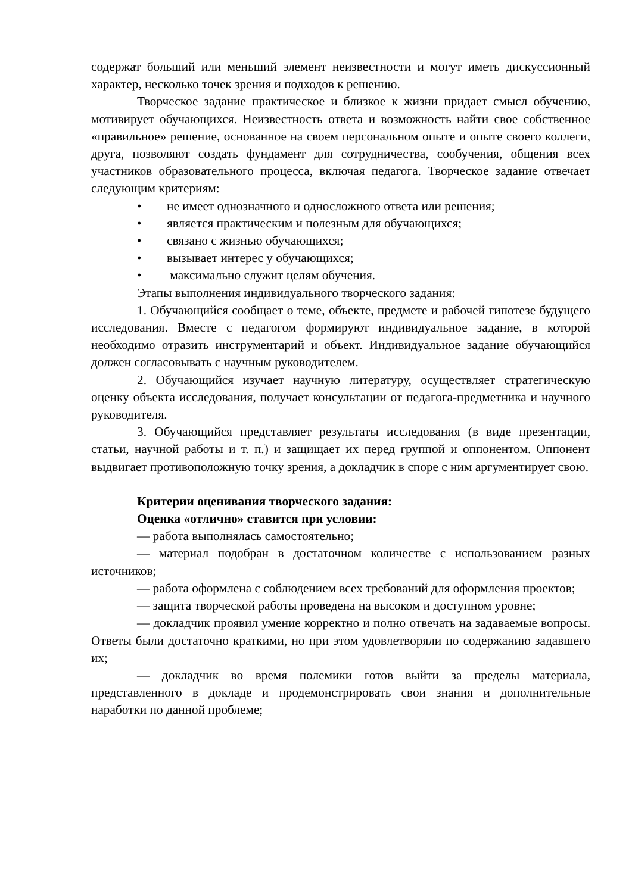содержат больший или меньший элемент неизвестности и могут иметь дискуссионный характер, несколько точек зрения и подходов к решению.
Творческое задание практическое и близкое к жизни придает смысл обучению, мотивирует обучающихся. Неизвестность ответа и возможность найти свое собственное «правильное» решение, основанное на своем персональном опыте и опыте своего коллеги, друга, позволяют создать фундамент для сотрудничества, сообучения, общения всех участников образовательного процесса, включая педагога. Творческое задание отвечает следующим критериям:
• не имеет однозначного и односложного ответа или решения;
• является практическим и полезным для обучающихся;
• связано с жизнью обучающихся;
• вызывает интерес у обучающихся;
• максимально служит целям обучения.
Этапы выполнения индивидуального творческого задания:
1. Обучающийся сообщает о теме, объекте, предмете и рабочей гипотезе будущего исследования. Вместе с педагогом формируют индивидуальное задание, в которой необходимо отразить инструментарий и объект. Индивидуальное задание обучающийся должен согласовывать с научным руководителем.
2. Обучающийся изучает научную литературу, осуществляет стратегическую оценку объекта исследования, получает консультации от педагога-предметника и научного руководителя.
3. Обучающийся представляет результаты исследования (в виде презентации, статьи, научной работы и т. п.) и защищает их перед группой и оппонентом. Оппонент выдвигает противоположную точку зрения, а докладчик в споре с ним аргументирует свою.
Критерии оценивания творческого задания:
Оценка «отлично» ставится при условии:
— работа выполнялась самостоятельно;
— материал подобран в достаточном количестве с использованием разных источников;
— работа оформлена с соблюдением всех требований для оформления проектов;
— защита творческой работы проведена на высоком и доступном уровне;
— докладчик проявил умение корректно и полно отвечать на задаваемые вопросы. Ответы были достаточно краткими, но при этом удовлетворяли по содержанию задавшего их;
— докладчик во время полемики готов выйти за пределы материала, представленного в докладе и продемонстрировать свои знания и дополнительные наработки по данной проблеме;